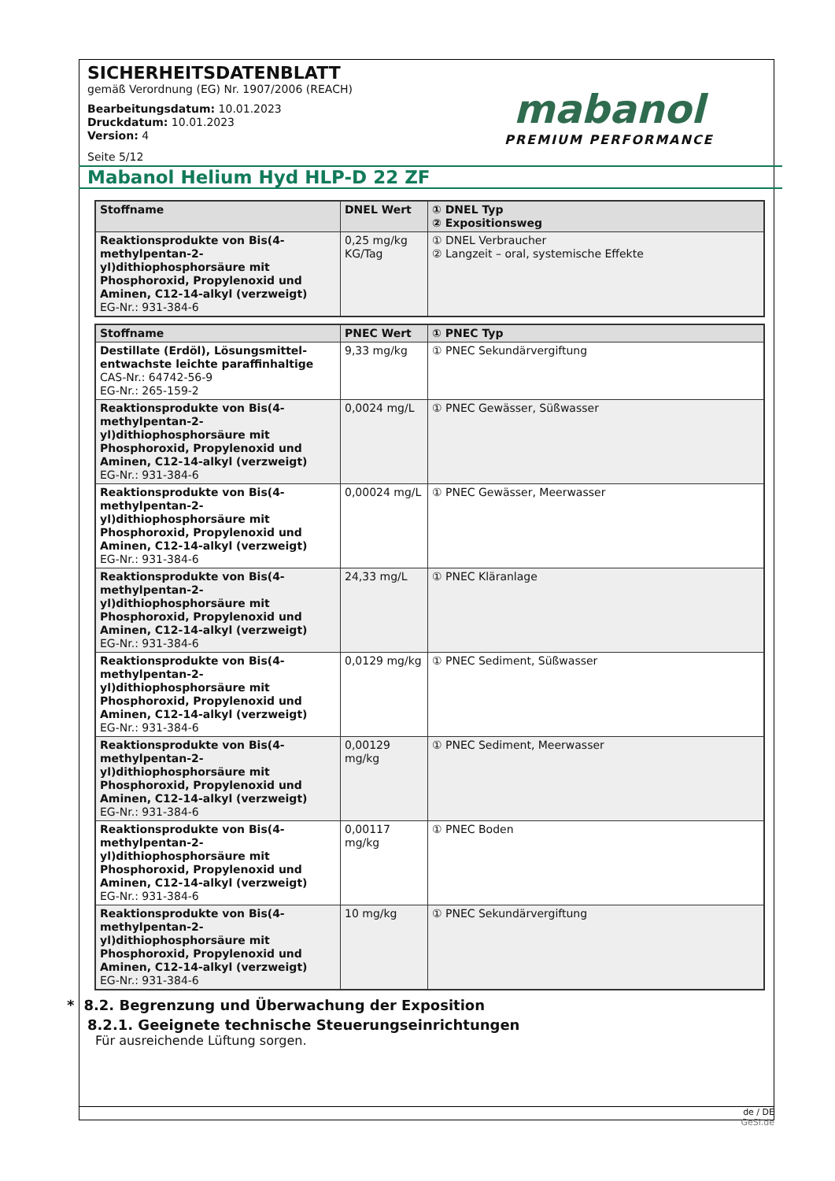SICHERHEITSDATENBLATT
gemäß Verordnung (EG) Nr. 1907/2006 (REACH)
Bearbeitungsdatum: 10.01.2023
Druckdatum: 10.01.2023
Version: 4
Seite 5/12
mabanol
PREMIUM PERFORMANCE
Mabanol Helium Hyd HLP-D 22 ZF
| Stoffname | DNEL Wert | ① DNEL Typ ② Expositionsweg |
| --- | --- | --- |
| Reaktionsprodukte von Bis(4-methylpentan-2-yl)dithiophosphorsäure mit Phosphoroxid, Propylenoxid und Aminen, C12-14-alkyl (verzweigt) EG-Nr.: 931-384-6 | 0,25 mg/kg KG/Tag | ① DNEL Verbraucher ② Langzeit – oral, systemische Effekte |
| Stoffname | PNEC Wert | ① PNEC Typ |
| --- | --- | --- |
| Destillate (Erdöl), Lösungsmittel-entwachste leichte paraffinhaltige CAS-Nr.: 64742-56-9 EG-Nr.: 265-159-2 | 9,33 mg/kg | ① PNEC Sekundärvergiftung |
| Reaktionsprodukte von Bis(4-methylpentan-2-yl)dithiophosphorsäure mit Phosphoroxid, Propylenoxid und Aminen, C12-14-alkyl (verzweigt) EG-Nr.: 931-384-6 | 0,0024 mg/L | ① PNEC Gewässer, Süßwasser |
| Reaktionsprodukte von Bis(4-methylpentan-2-yl)dithiophosphorsäure mit Phosphoroxid, Propylenoxid und Aminen, C12-14-alkyl (verzweigt) EG-Nr.: 931-384-6 | 0,00024 mg/L | ① PNEC Gewässer, Meerwasser |
| Reaktionsprodukte von Bis(4-methylpentan-2-yl)dithiophosphorsäure mit Phosphoroxid, Propylenoxid und Aminen, C12-14-alkyl (verzweigt) EG-Nr.: 931-384-6 | 24,33 mg/L | ① PNEC Kläranlage |
| Reaktionsprodukte von Bis(4-methylpentan-2-yl)dithiophosphorsäure mit Phosphoroxid, Propylenoxid und Aminen, C12-14-alkyl (verzweigt) EG-Nr.: 931-384-6 | 0,0129 mg/kg | ① PNEC Sediment, Süßwasser |
| Reaktionsprodukte von Bis(4-methylpentan-2-yl)dithiophosphorsäure mit Phosphoroxid, Propylenoxid und Aminen, C12-14-alkyl (verzweigt) EG-Nr.: 931-384-6 | 0,00129 mg/kg | ① PNEC Sediment, Meerwasser |
| Reaktionsprodukte von Bis(4-methylpentan-2-yl)dithiophosphorsäure mit Phosphoroxid, Propylenoxid und Aminen, C12-14-alkyl (verzweigt) EG-Nr.: 931-384-6 | 0,00117 mg/kg | ① PNEC Boden |
| Reaktionsprodukte von Bis(4-methylpentan-2-yl)dithiophosphorsäure mit Phosphoroxid, Propylenoxid und Aminen, C12-14-alkyl (verzweigt) EG-Nr.: 931-384-6 | 10 mg/kg | ① PNEC Sekundärvergiftung |
* 8.2. Begrenzung und Überwachung der Exposition
8.2.1. Geeignete technische Steuerungseinrichtungen
Für ausreichende Lüftung sorgen.
de / DE
GeSi.de